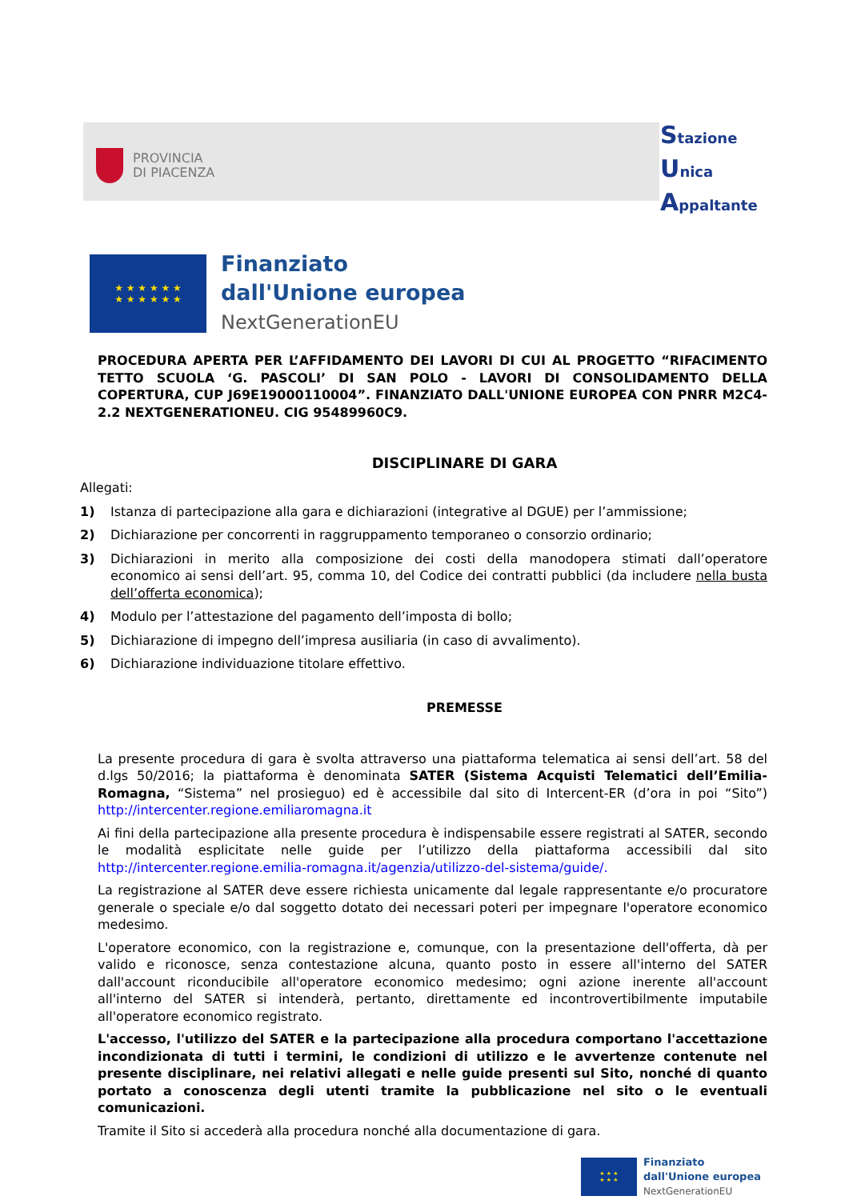PROVINCIA
DI PIACENZA
Stazione
Unica
Appaltante
★ ★ ★ ★ ★ ★
★ ★ ★ ★ ★ ★
Finanziato
dall'Unione europea
NextGenerationEU
PROCEDURA APERTA PER L’AFFIDAMENTO DEI LAVORI DI CUI AL PROGETTO “RIFACIMENTO TETTO SCUOLA ‘G. PASCOLI’ DI SAN POLO - LAVORI DI CONSOLIDAMENTO DELLA COPERTURA, CUP J69E19000110004”. FINANZIATO DALL'UNIONE EUROPEA CON PNRR M2C4-2.2 NEXTGENERATIONEU. CIG 95489960C9.
DISCIPLINARE DI GARA
Allegati:
1) Istanza di partecipazione alla gara e dichiarazioni (integrative al DGUE) per l’ammissione;
2) Dichiarazione per concorrenti in raggruppamento temporaneo o consorzio ordinario;
3) Dichiarazioni in merito alla composizione dei costi della manodopera stimati dall’operatore economico ai sensi dell’art. 95, comma 10, del Codice dei contratti pubblici (da includere nella busta dell’offerta economica);
4) Modulo per l’attestazione del pagamento dell’imposta di bollo;
5) Dichiarazione di impegno dell’impresa ausiliaria (in caso di avvalimento).
6) Dichiarazione individuazione titolare effettivo.
PREMESSE
La presente procedura di gara è svolta attraverso una piattaforma telematica ai sensi dell’art. 58 del d.lgs 50/2016; la piattaforma è denominata SATER (Sistema Acquisti Telematici dell’Emilia-Romagna, “Sistema” nel prosieguo) ed è accessibile dal sito di Intercent-ER (d’ora in poi “Sito”) http://intercenter.regione.emiliaromagna.it
Ai fini della partecipazione alla presente procedura è indispensabile essere registrati al SATER, secondo le modalità esplicitate nelle guide per l’utilizzo della piattaforma accessibili dal sito http://intercenter.regione.emilia-romagna.it/agenzia/utilizzo-del-sistema/guide/.
La registrazione al SATER deve essere richiesta unicamente dal legale rappresentante e/o procuratore generale o speciale e/o dal soggetto dotato dei necessari poteri per impegnare l'operatore economico medesimo.
L'operatore economico, con la registrazione e, comunque, con la presentazione dell'offerta, dà per valido e riconosce, senza contestazione alcuna, quanto posto in essere all'interno del SATER dall'account riconducibile all'operatore economico medesimo; ogni azione inerente all'account all'interno del SATER si intenderà, pertanto, direttamente ed incontrovertibilmente imputabile all'operatore economico registrato.
L'accesso, l'utilizzo del SATER e la partecipazione alla procedura comportano l'accettazione incondizionata di tutti i termini, le condizioni di utilizzo e le avvertenze contenute nel presente disciplinare, nei relativi allegati e nelle guide presenti sul Sito, nonché di quanto portato a conoscenza degli utenti tramite la pubblicazione nel sito o le eventuali comunicazioni.
Tramite il Sito si accederà alla procedura nonché alla documentazione di gara.
★ ★ ★
★ ★ ★
Finanziato
dall'Unione europea
NextGenerationEU